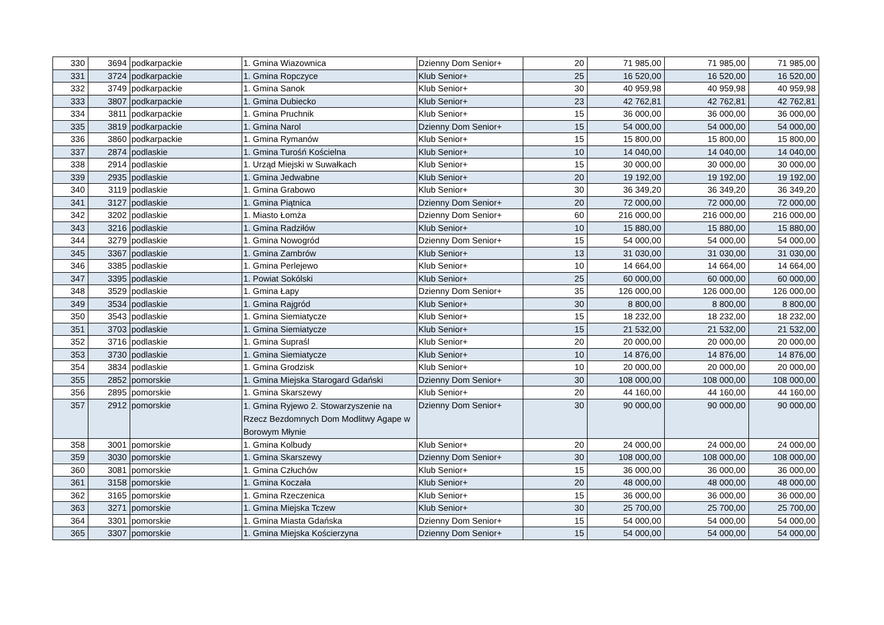| 330 | 3694 | podkarpackie | 1. Gmina Wiazownica | Dzienny Dom Senior+ | 20 | 71 985,00 | 71 985,00 | 71 985,00 |
| 331 | 3724 | podkarpackie | 1. Gmina Ropczyce | Klub Senior+ | 25 | 16 520,00 | 16 520,00 | 16 520,00 |
| 332 | 3749 | podkarpackie | 1. Gmina Sanok | Klub Senior+ | 30 | 40 959,98 | 40 959,98 | 40 959,98 |
| 333 | 3807 | podkarpackie | 1. Gmina Dubiecko | Klub Senior+ | 23 | 42 762,81 | 42 762,81 | 42 762,81 |
| 334 | 3811 | podkarpackie | 1. Gmina Pruchnik | Klub Senior+ | 15 | 36 000,00 | 36 000,00 | 36 000,00 |
| 335 | 3819 | podkarpackie | 1. Gmina Narol | Dzienny Dom Senior+ | 15 | 54 000,00 | 54 000,00 | 54 000,00 |
| 336 | 3860 | podkarpackie | 1. Gmina Rymanów | Klub Senior+ | 15 | 15 800,00 | 15 800,00 | 15 800,00 |
| 337 | 2874 | podlaskie | 1. Gmina Turośń Kościelna | Klub Senior+ | 10 | 14 040,00 | 14 040,00 | 14 040,00 |
| 338 | 2914 | podlaskie | 1. Urząd Miejski w Suwałkach | Klub Senior+ | 15 | 30 000,00 | 30 000,00 | 30 000,00 |
| 339 | 2935 | podlaskie | 1. Gmina Jedwabne | Klub Senior+ | 20 | 19 192,00 | 19 192,00 | 19 192,00 |
| 340 | 3119 | podlaskie | 1. Gmina Grabowo | Klub Senior+ | 30 | 36 349,20 | 36 349,20 | 36 349,20 |
| 341 | 3127 | podlaskie | 1. Gmina Piątnica | Dzienny Dom Senior+ | 20 | 72 000,00 | 72 000,00 | 72 000,00 |
| 342 | 3202 | podlaskie | 1. Miasto Łomża | Dzienny Dom Senior+ | 60 | 216 000,00 | 216 000,00 | 216 000,00 |
| 343 | 3216 | podlaskie | 1. Gmina Radziłów | Klub Senior+ | 10 | 15 880,00 | 15 880,00 | 15 880,00 |
| 344 | 3279 | podlaskie | 1. Gmina Nowogród | Dzienny Dom Senior+ | 15 | 54 000,00 | 54 000,00 | 54 000,00 |
| 345 | 3367 | podlaskie | 1. Gmina Zambrów | Klub Senior+ | 13 | 31 030,00 | 31 030,00 | 31 030,00 |
| 346 | 3385 | podlaskie | 1. Gmina Perlejewo | Klub Senior+ | 10 | 14 664,00 | 14 664,00 | 14 664,00 |
| 347 | 3395 | podlaskie | 1. Powiat Sokólski | Klub Senior+ | 25 | 60 000,00 | 60 000,00 | 60 000,00 |
| 348 | 3529 | podlaskie | 1. Gmina Łapy | Dzienny Dom Senior+ | 35 | 126 000,00 | 126 000,00 | 126 000,00 |
| 349 | 3534 | podlaskie | 1. Gmina Rajgród | Klub Senior+ | 30 | 8 800,00 | 8 800,00 | 8 800,00 |
| 350 | 3543 | podlaskie | 1. Gmina Siemiatycze | Klub Senior+ | 15 | 18 232,00 | 18 232,00 | 18 232,00 |
| 351 | 3703 | podlaskie | 1. Gmina Siemiatycze | Klub Senior+ | 15 | 21 532,00 | 21 532,00 | 21 532,00 |
| 352 | 3716 | podlaskie | 1. Gmina Supraśl | Klub Senior+ | 20 | 20 000,00 | 20 000,00 | 20 000,00 |
| 353 | 3730 | podlaskie | 1. Gmina Siemiatycze | Klub Senior+ | 10 | 14 876,00 | 14 876,00 | 14 876,00 |
| 354 | 3834 | podlaskie | 1. Gmina Grodzisk | Klub Senior+ | 10 | 20 000,00 | 20 000,00 | 20 000,00 |
| 355 | 2852 | pomorskie | 1. Gmina Miejska Starogard Gdański | Dzienny Dom Senior+ | 30 | 108 000,00 | 108 000,00 | 108 000,00 |
| 356 | 2895 | pomorskie | 1. Gmina Skarszewy | Klub Senior+ | 20 | 44 160,00 | 44 160,00 | 44 160,00 |
| 357 | 2912 | pomorskie | 1. Gmina Ryjewo 2. Stowarzyszenie na Rzecz Bezdomnych Dom Modlitwy Agape w Borowym Młynie | Dzienny Dom Senior+ | 30 | 90 000,00 | 90 000,00 | 90 000,00 |
| 358 | 3001 | pomorskie | 1. Gmina Kolbudy | Klub Senior+ | 20 | 24 000,00 | 24 000,00 | 24 000,00 |
| 359 | 3030 | pomorskie | 1. Gmina Skarszewy | Dzienny Dom Senior+ | 30 | 108 000,00 | 108 000,00 | 108 000,00 |
| 360 | 3081 | pomorskie | 1. Gmina Człuchów | Klub Senior+ | 15 | 36 000,00 | 36 000,00 | 36 000,00 |
| 361 | 3158 | pomorskie | 1. Gmina Koczała | Klub Senior+ | 20 | 48 000,00 | 48 000,00 | 48 000,00 |
| 362 | 3165 | pomorskie | 1. Gmina Rzeczenica | Klub Senior+ | 15 | 36 000,00 | 36 000,00 | 36 000,00 |
| 363 | 3271 | pomorskie | 1. Gmina Miejska Tczew | Klub Senior+ | 30 | 25 700,00 | 25 700,00 | 25 700,00 |
| 364 | 3301 | pomorskie | 1. Gmina Miasta Gdańska | Dzienny Dom Senior+ | 15 | 54 000,00 | 54 000,00 | 54 000,00 |
| 365 | 3307 | pomorskie | 1. Gmina Miejska Kościerzyna | Dzienny Dom Senior+ | 15 | 54 000,00 | 54 000,00 | 54 000,00 |